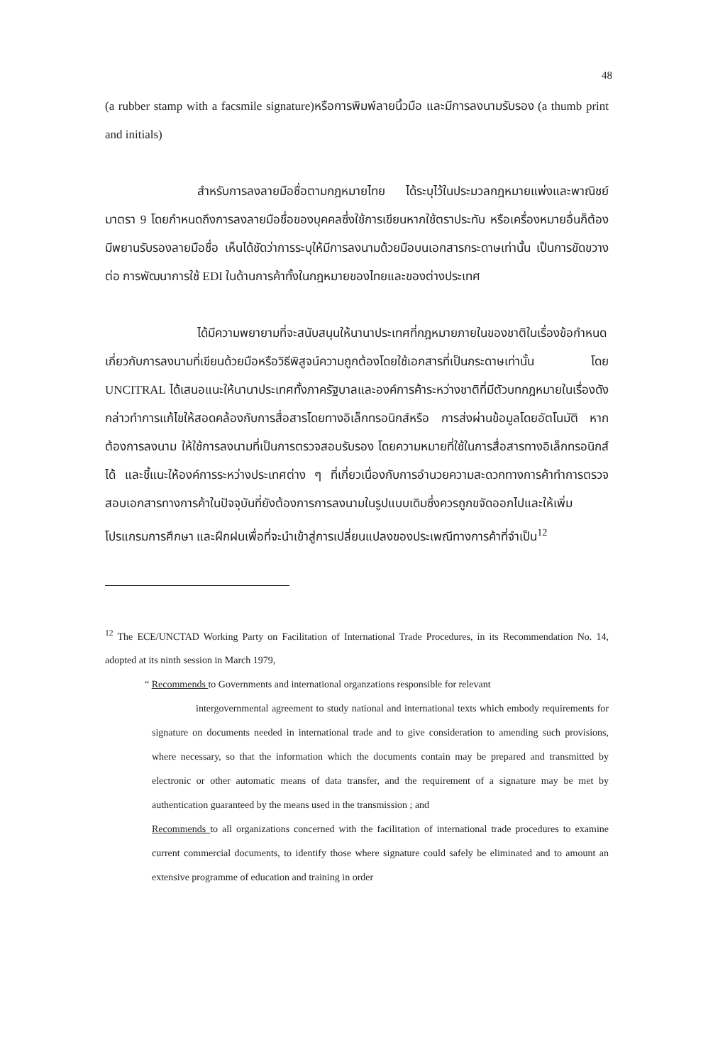48
(a rubber stamp with a facsmile signature)หรือการพิมพ์ลายนิ้วมือ และมีการลงนามรับรอง (a thumb print and initials)
สำหรับการลงลายมือชื่อตามกฎหมายไทย ได้ระบุไว้ในประมวลกฎหมายแพ่งและพาณิชย์ มาตรา 9 โดยกำหนดถึงการลงลายมือชื่อของบุคคลซึ่งใช้การเขียนหากใช้ตราประทับ หรือเครื่องหมายอื่นก็ต้องมีพยานรับรองลายมือชื่อ เห็นได้ชัดว่าการระบุให้มีการลงนามด้วยมือบนเอกสารกระดาษเท่านั้น เป็นการขัดขวางต่อ การพัฒนาการใช้ EDI ในด้านการค้าทั้งในกฎหมายของไทยและของต่างประเทศ
ได้มีความพยายามที่จะสนับสนุนให้นานาประเทศที่กฎหมายภายในของชาติในเรื่องข้อกำหนดเกี่ยวกับการลงนามที่เขียนด้วยมือหรือวิธีพิสูจน์ความถูกต้องโดยใช้เอกสารที่เป็นกระดาษเท่านั้น โดย UNCITRAL ได้เสนอแนะให้นานาประเทศทั้งภาครัฐบาลและองค์การค้าระหว่างชาติที่มีตัวบทกฎหมายในเรื่องดังกล่าวทำการแก้ไขให้สอดคล้องกับการสื่อสารโดยทางอิเล็กทรอนิกส์หรือ การส่งผ่านข้อมูลโดยอัตโนมัติ หากต้องการลงนาม ให้ใช้การลงนามที่เป็นการตรวจสอบรับรอง โดยความหมายที่ใช้ในการสื่อสารทางอิเล็กทรอนิกส์ได้ และชี้แนะให้องค์การระหว่างประเทศต่าง ๆ ที่เกี่ยวเนื่องกับการอำนวยความสะดวกทางการค้าทำการตรวจสอบเอกสารทางการค้าในปัจจุบันที่ยังต้องการการลงนามในรูปแบบเดิมซึ่งควรถูกขจัดออกไปและให้เพิ่มโปรแกรมการศึกษา และฝึกฝนเพื่อที่จะนำเข้าสู่การเปลี่ยนแปลงของประเพณีทางการค้าที่จำเป็น<sup>12</sup>
<sup>12</sup> The ECE/UNCTAD Working Party on Facilitation of International Trade Procedures, in its Recommendation No. 14, adopted at its ninth session in March 1979,
“ Recommends to Governments and international organzations responsible for relevant
intergovernmental agreement to study national and international texts which embody requirements for signature on documents needed in international trade and to give consideration to amending such provisions, where necessary, so that the information which the documents contain may be prepared and transmitted by electronic or other automatic means of data transfer, and the requirement of a signature may be met by authentication guaranteed by the means used in the transmission ; and
Recommends to all organizations concerned with the facilitation of international trade procedures to examine current commercial documents, to identify those where signature could safely be eliminated and to amount an extensive programme of education and training in order